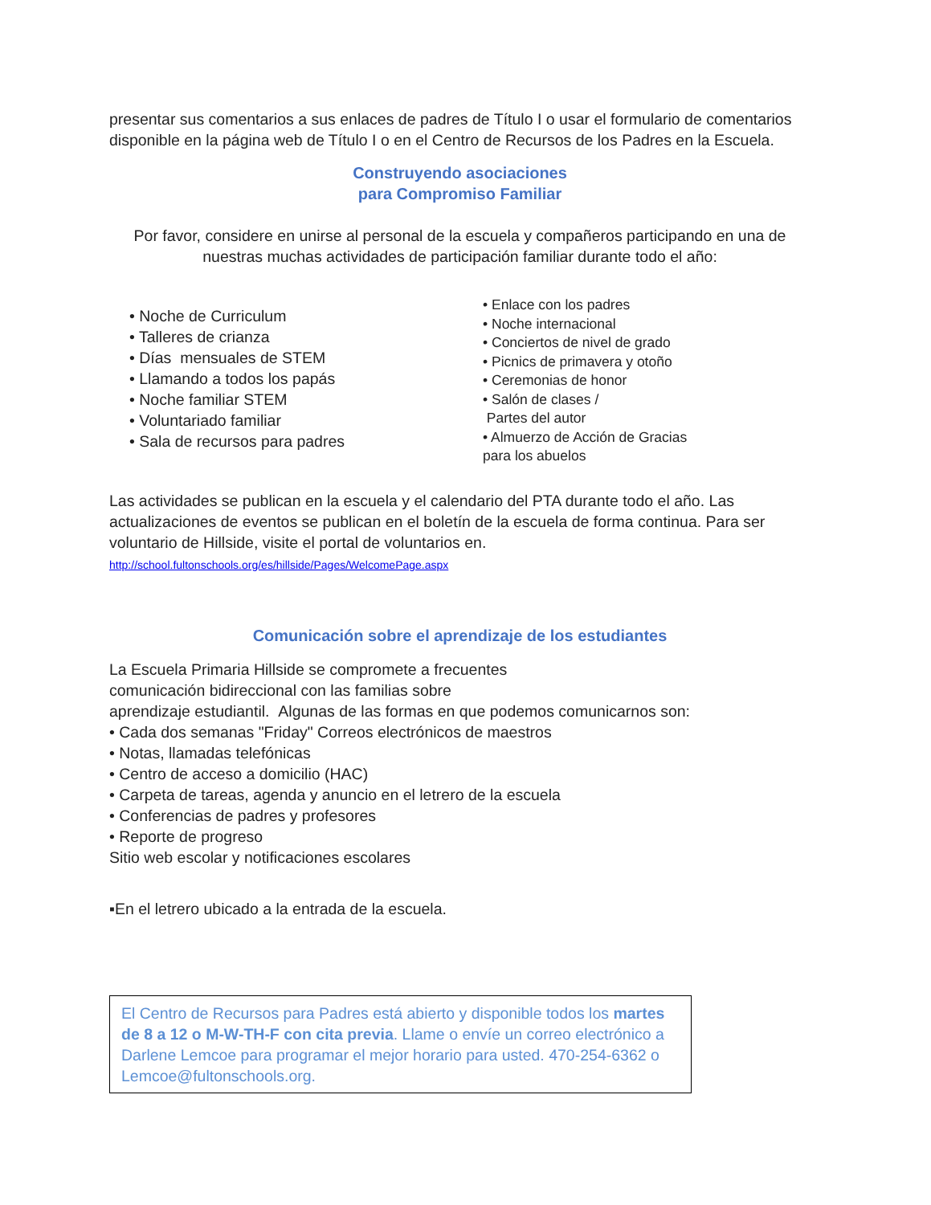presentar sus comentarios a sus enlaces de padres de Título I o usar el formulario de comentarios disponible en la página web de Título I o en el Centro de Recursos de los Padres en la Escuela.
Construyendo asociaciones
para Compromiso Familiar
Por favor, considere en unirse al personal de la escuela y compañeros participando en una de nuestras muchas actividades de participación familiar durante todo el año:
• Noche de Curriculum
• Talleres de crianza
• Días mensuales de STEM
• Llamando a todos los papás
• Noche familiar STEM
• Voluntariado familiar
• Sala de recursos para padres
• Enlace con los padres
• Noche internacional
• Conciertos de nivel de grado
• Picnics de primavera y otoño
• Ceremonias de honor
• Salón de clases /
Partes del autor
• Almuerzo de Acción de Gracias
para los abuelos
Las actividades se publican en la escuela y el calendario del PTA durante todo el año. Las actualizaciones de eventos se publican en el boletín de la escuela de forma continua. Para ser voluntario de Hillside, visite el portal de voluntarios en.
http://school.fultonschools.org/es/hillside/Pages/WelcomePage.aspx
Comunicación sobre el aprendizaje de los estudiantes
La Escuela Primaria Hillside se compromete a frecuentes
comunicación bidireccional con las familias sobre
aprendizaje estudiantil. Algunas de las formas en que podemos comunicarnos son:
• Cada dos semanas "Friday" Correos electrónicos de maestros
• Notas, llamadas telefónicas
• Centro de acceso a domicilio (HAC)
• Carpeta de tareas, agenda y anuncio en el letrero de la escuela
• Conferencias de padres y profesores
• Reporte de progreso
Sitio web escolar y notificaciones escolares
▪En el letrero ubicado a la entrada de la escuela.
El Centro de Recursos para Padres está abierto y disponible todos los martes de 8 a 12 o M-W-TH-F con cita previa. Llame o envíe un correo electrónico a Darlene Lemcoe para programar el mejor horario para usted. 470-254-6362 o Lemcoe@fultonschools.org.